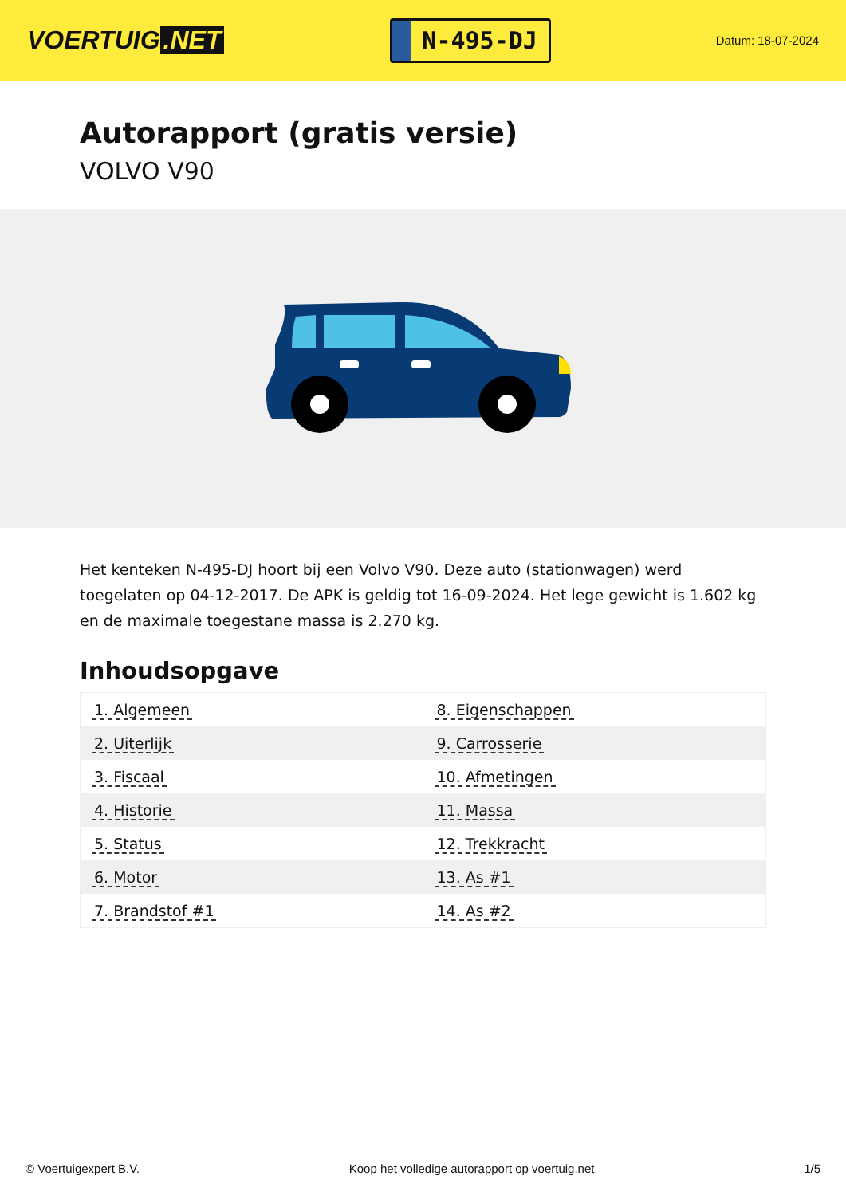VOERTUIG.NET
N-495-DJ
Datum: 18-07-2024
Autorapport (gratis versie)
VOLVO V90
Het kenteken N-495-DJ hoort bij een Volvo V90. Deze auto (stationwagen) werd toegelaten op 04-12-2017. De APK is geldig tot 16-09-2024. Het lege gewicht is 1.602 kg en de maximale toegestane massa is 2.270 kg.
Inhoudsopgave
| 1. Algemeen | 8. Eigenschappen |
| 2. Uiterlijk | 9. Carrosserie |
| 3. Fiscaal | 10. Afmetingen |
| 4. Historie | 11. Massa |
| 5. Status | 12. Trekkracht |
| 6. Motor | 13. As #1 |
| 7. Brandstof #1 | 14. As #2 |
© Voertuigexpert B.V. Koop het volledige autorapport op voertuig.net
1/5